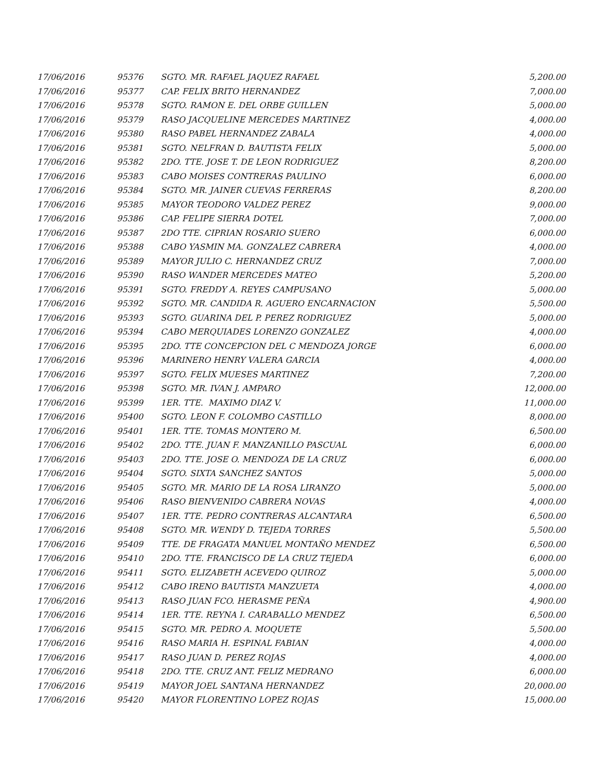| 17/06/2016 | 95376 | SGTO. MR. RAFAEL JAQUEZ RAFAEL | 5,200.00 |
| 17/06/2016 | 95377 | CAP. FELIX BRITO HERNANDEZ | 7,000.00 |
| 17/06/2016 | 95378 | SGTO. RAMON E. DEL ORBE GUILLEN | 5,000.00 |
| 17/06/2016 | 95379 | RASO JACQUELINE MERCEDES MARTINEZ | 4,000.00 |
| 17/06/2016 | 95380 | RASO PABEL HERNANDEZ ZABALA | 4,000.00 |
| 17/06/2016 | 95381 | SGTO. NELFRAN D. BAUTISTA FELIX | 5,000.00 |
| 17/06/2016 | 95382 | 2DO. TTE. JOSE T. DE LEON RODRIGUEZ | 8,200.00 |
| 17/06/2016 | 95383 | CABO MOISES CONTRERAS PAULINO | 6,000.00 |
| 17/06/2016 | 95384 | SGTO. MR. JAINER CUEVAS FERRERAS | 8,200.00 |
| 17/06/2016 | 95385 | MAYOR TEODORO VALDEZ PEREZ | 9,000.00 |
| 17/06/2016 | 95386 | CAP. FELIPE SIERRA DOTEL | 7,000.00 |
| 17/06/2016 | 95387 | 2DO TTE. CIPRIAN ROSARIO SUERO | 6,000.00 |
| 17/06/2016 | 95388 | CABO YASMIN MA. GONZALEZ CABRERA | 4,000.00 |
| 17/06/2016 | 95389 | MAYOR JULIO C. HERNANDEZ CRUZ | 7,000.00 |
| 17/06/2016 | 95390 | RASO WANDER MERCEDES MATEO | 5,200.00 |
| 17/06/2016 | 95391 | SGTO. FREDDY A. REYES CAMPUSANO | 5,000.00 |
| 17/06/2016 | 95392 | SGTO. MR. CANDIDA R. AGUERO ENCARNACION | 5,500.00 |
| 17/06/2016 | 95393 | SGTO. GUARINA DEL P. PEREZ RODRIGUEZ | 5,000.00 |
| 17/06/2016 | 95394 | CABO MERQUIADES LORENZO GONZALEZ | 4,000.00 |
| 17/06/2016 | 95395 | 2DO. TTE CONCEPCION DEL C MENDOZA JORGE | 6,000.00 |
| 17/06/2016 | 95396 | MARINERO HENRY VALERA GARCIA | 4,000.00 |
| 17/06/2016 | 95397 | SGTO. FELIX MUESES MARTINEZ | 7,200.00 |
| 17/06/2016 | 95398 | SGTO. MR. IVAN J. AMPARO | 12,000.00 |
| 17/06/2016 | 95399 | 1ER. TTE. MAXIMO DIAZ V. | 11,000.00 |
| 17/06/2016 | 95400 | SGTO. LEON F. COLOMBO CASTILLO | 8,000.00 |
| 17/06/2016 | 95401 | 1ER. TTE. TOMAS MONTERO M. | 6,500.00 |
| 17/06/2016 | 95402 | 2DO. TTE. JUAN F. MANZANILLO PASCUAL | 6,000.00 |
| 17/06/2016 | 95403 | 2DO. TTE. JOSE O. MENDOZA DE LA CRUZ | 6,000.00 |
| 17/06/2016 | 95404 | SGTO. SIXTA SANCHEZ SANTOS | 5,000.00 |
| 17/06/2016 | 95405 | SGTO. MR. MARIO DE LA ROSA LIRANZO | 5,000.00 |
| 17/06/2016 | 95406 | RASO BIENVENIDO CABRERA NOVAS | 4,000.00 |
| 17/06/2016 | 95407 | 1ER. TTE. PEDRO CONTRERAS ALCANTARA | 6,500.00 |
| 17/06/2016 | 95408 | SGTO. MR. WENDY D. TEJEDA TORRES | 5,500.00 |
| 17/06/2016 | 95409 | TTE. DE FRAGATA MANUEL MONTAÑO MENDEZ | 6,500.00 |
| 17/06/2016 | 95410 | 2DO. TTE. FRANCISCO DE LA CRUZ TEJEDA | 6,000.00 |
| 17/06/2016 | 95411 | SGTO. ELIZABETH ACEVEDO QUIROZ | 5,000.00 |
| 17/06/2016 | 95412 | CABO IRENO BAUTISTA MANZUETA | 4,000.00 |
| 17/06/2016 | 95413 | RASO JUAN FCO. HERASME PEÑA | 4,900.00 |
| 17/06/2016 | 95414 | 1ER. TTE. REYNA I. CARABALLO MENDEZ | 6,500.00 |
| 17/06/2016 | 95415 | SGTO. MR. PEDRO A. MOQUETE | 5,500.00 |
| 17/06/2016 | 95416 | RASO MARIA H. ESPINAL FABIAN | 4,000.00 |
| 17/06/2016 | 95417 | RASO JUAN D. PEREZ ROJAS | 4,000.00 |
| 17/06/2016 | 95418 | 2DO. TTE. CRUZ ANT. FELIZ MEDRANO | 6,000.00 |
| 17/06/2016 | 95419 | MAYOR JOEL SANTANA HERNANDEZ | 20,000.00 |
| 17/06/2016 | 95420 | MAYOR FLORENTINO LOPEZ ROJAS | 15,000.00 |